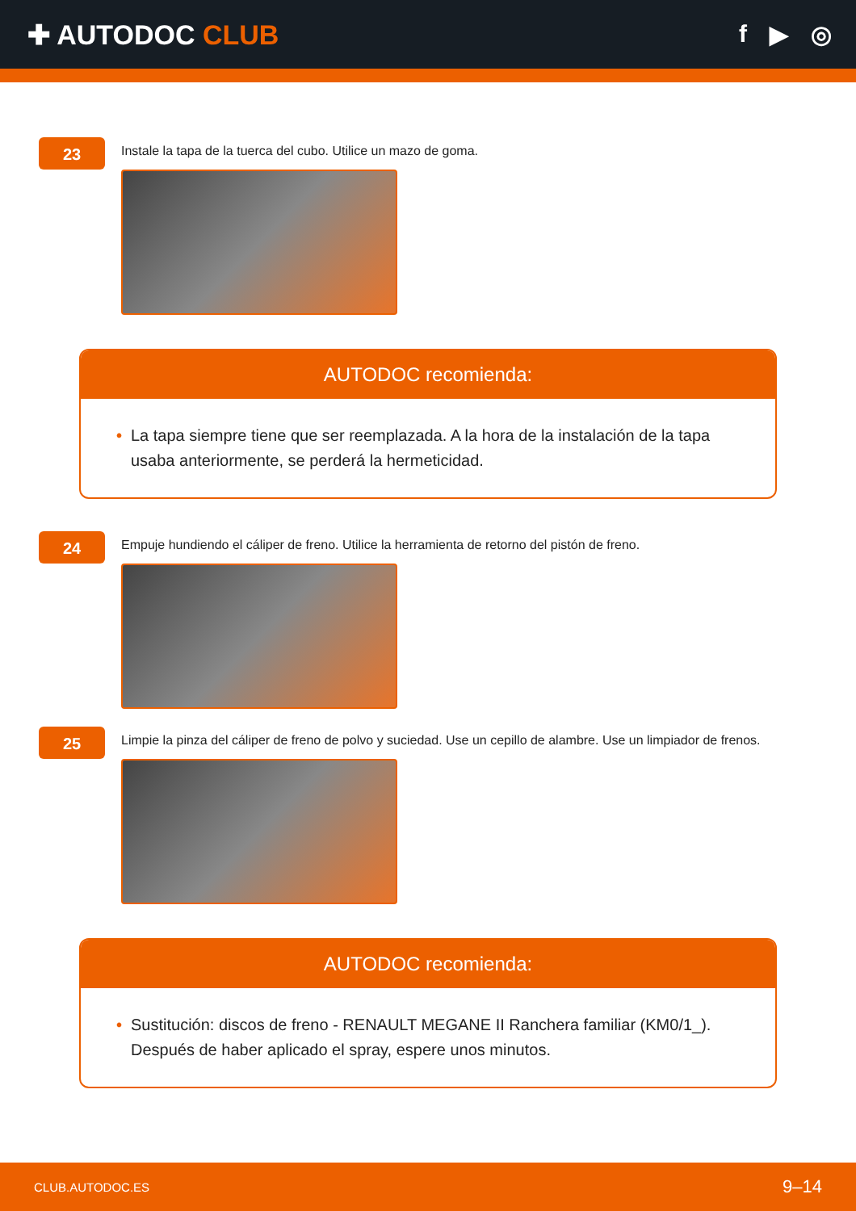✚ AUTODOC CLUB f ▶ ◎
23
Instale la tapa de la tuerca del cubo. Utilice un mazo de goma.
AUTODOC recomienda:
• La tapa siempre tiene que ser reemplazada. A la hora de la instalación de la tapa usaba anteriormente, se perderá la hermeticidad.
24
Empuje hundiendo el cáliper de freno. Utilice la herramienta de retorno del pistón de freno.
25
Limpie la pinza del cáliper de freno de polvo y suciedad. Use un cepillo de alambre. Use un limpiador de frenos.
AUTODOC recomienda:
• Sustitución: discos de freno - RENAULT MEGANE II Ranchera familiar (KM0/1_). Después de haber aplicado el spray, espere unos minutos.
CLUB.AUTODOC.ES 9–14